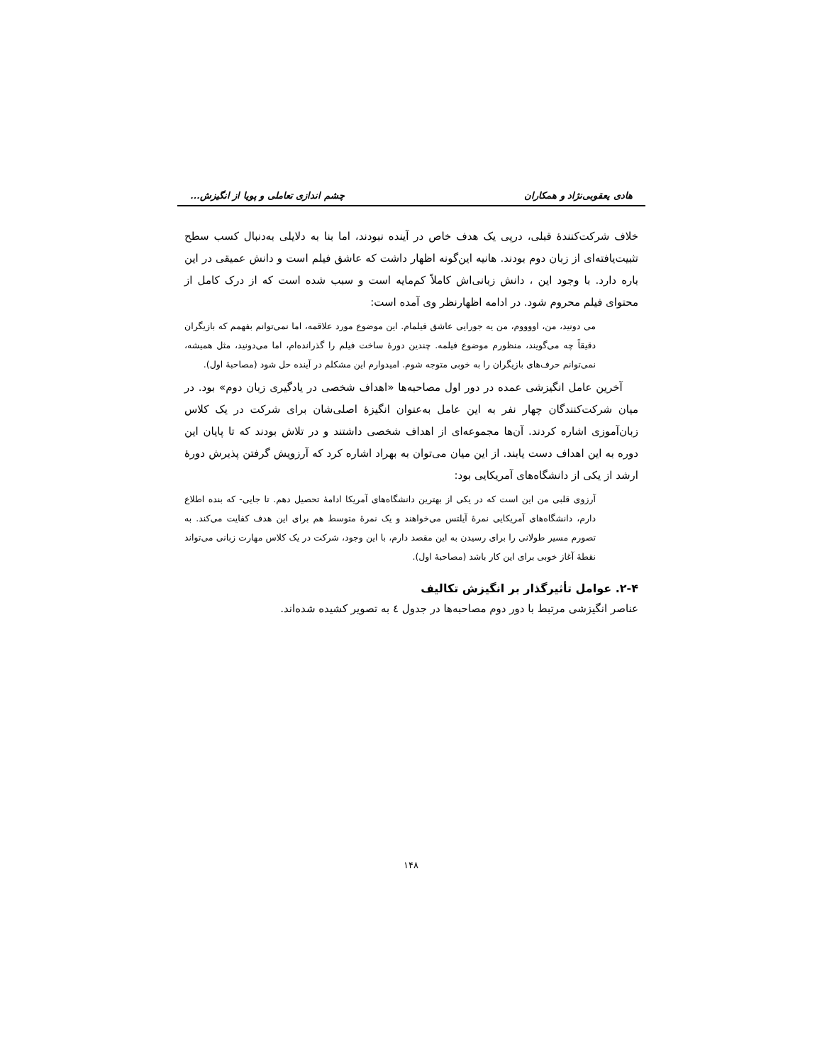هادی یعقوبی‌نژاد و همکاران چشم اندازی تعاملی و پویا از انگیزش...
خلاف شرکت‌کنندۀ قبلی، درپی یک هدف خاص در آینده نبودند، اما بنا به دلایلی به‌دنبال کسب سطح تثبیت‌یافته‌ای از زبان دوم بودند. هانیه این‌گونه اظهار داشت که عاشق فیلم است و دانش عمیقی در این باره دارد. با وجود این ، دانش زبانی‌اش کاملاً کم‌مایه است و سبب شده است که از درک کامل از محتوای فیلم محروم شود. در ادامه اظهارنظر وی آمده است:
می دونید، من، اووووم، من یه جورایی عاشق فیلمام. این موضوع مورد علاقمه، اما نمی‌توانم بفهمم که بازیگران دقیقاً چه می‌گویند، منظورم موضوع فیلمه. چندین دورۀ ساخت فیلم را گذرانده‌ام، اما می‌دونید، مثل همیشه، نمی‌توانم حرف‌های بازیگران را به خوبی متوجه شوم. امیدوارم این مشکلم در آینده حل شود (مصاحبۀ اول).
آخرین عامل انگیزشی عمده در دور اول مصاحبه‌ها «اهداف شخصی در یادگیری زبان دوم» بود. در میان شرکت‌کنندگان چهار نفر به این عامل به‌عنوان انگیزۀ اصلی‌شان برای شرکت در یک کلاس زبان‌آموزی اشاره کردند. آن‌ها مجموعه‌ای از اهداف شخصی داشتند و در تلاش بودند که تا پایان این دوره به این اهداف دست یابند. از این میان می‌توان به بهراد اشاره کرد که آرزویش گرفتن پذیرش دورۀ ارشد از یکی از دانشگاه‌های آمریکایی بود:
آرزوی قلبی من این است که در یکی از بهترین دانشگاه‌های آمریکا ادامۀ تحصیل دهم. تا جایی- که بنده اطلاع دارم، دانشگاه‌های آمریکایی نمرۀ آیلتس می‌خواهند و یک نمرۀ متوسط هم برای این هدف کفایت می‌کند. به تصورم مسیر طولانی را برای رسیدن به این مقصد دارم، با این وجود، شرکت در یک کلاس مهارت زبانی می‌تواند نقطۀ آغاز خوبی برای این کار باشد (مصاحبۀ اول).
۲-۴. عوامل تأثیرگذار بر انگیزش تکالیف
عناصر انگیزشی مرتبط با دور دوم مصاحبه‌ها در جدول ٤ به تصویر کشیده شده‌اند.
۱۴۸